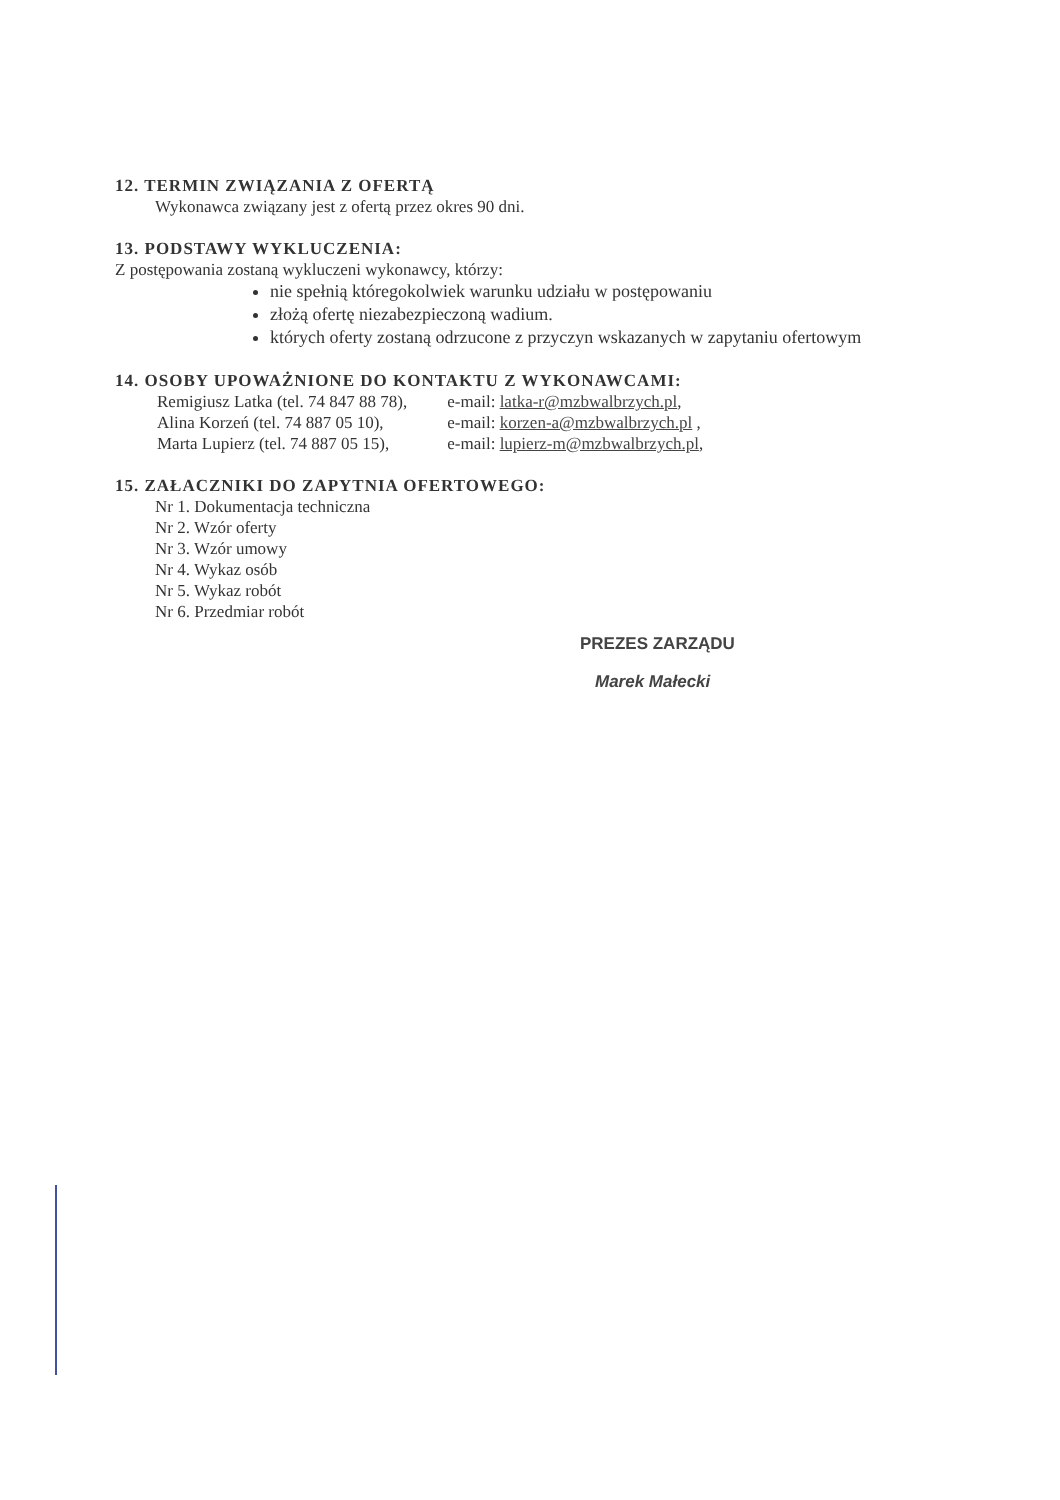12. TERMIN ZWIĄZANIA Z OFERTĄ
Wykonawca związany jest z ofertą przez okres 90 dni.
13. PODSTAWY WYKLUCZENIA:
Z postępowania zostaną wykluczeni wykonawcy, którzy:
nie spełnią któregokolwiek warunku udziału w postępowaniu
złożą ofertę niezabezpieczoną wadium.
których oferty zostaną odrzucone z przyczyn wskazanych w zapytaniu ofertowym
14. OSOBY UPOWAŻNIONE DO KONTAKTU Z WYKONAWCAMI:
| Remigiusz Latka (tel. 74 847 88 78), | e-mail: latka-r@mzbwalbrzych.pl , |
| Alina Korzeń (tel. 74 887 05 10), | e-mail: korzen-a@mzbwalbrzych.pl , |
| Marta Lupierz (tel. 74 887 05 15), | e-mail: lupierz-m@mzbwalbrzych.pl , |
15. ZAŁACZNIKI DO ZAPYTNIA OFERTOWEGO:
Nr 1. Dokumentacja techniczna
Nr 2. Wzór oferty
Nr 3. Wzór umowy
Nr 4. Wykaz osób
Nr 5. Wykaz robót
Nr 6. Przedmiar robót
PREZES ZARZĄDU
Marek Małecki